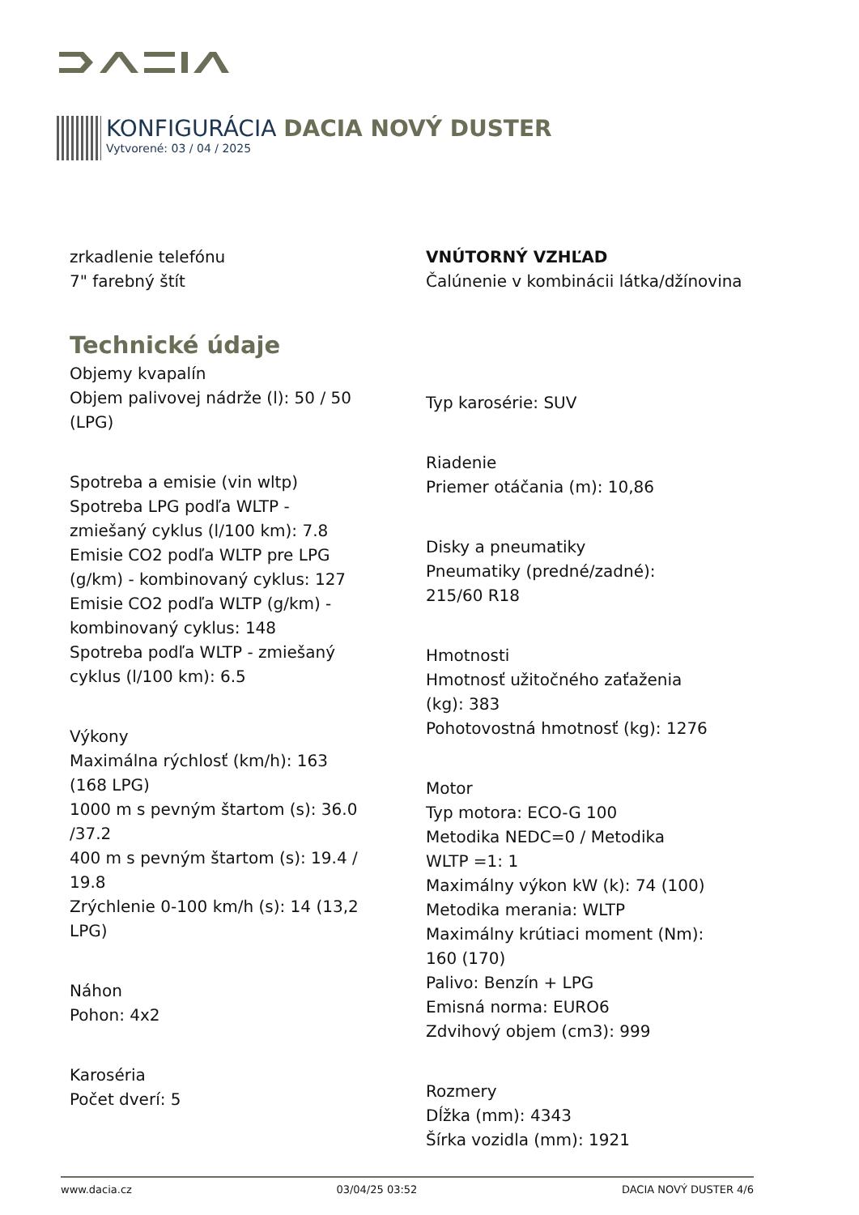KONFIGURÁCIA DACIA NOVÝ DUSTER
Vytvorené: 03 / 04 / 2025
zrkadlenie telefónu
7" farebný štít
Technické údaje
Objemy kvapalín
Objem palivovej nádrže (l): 50 / 50
(LPG)
Spotreba a emisie (vin wltp)
Spotreba LPG podľa WLTP -
zmiešaný cyklus (l/100 km): 7.8
Emisie CO2 podľa WLTP pre LPG
(g/km) - kombinovaný cyklus: 127
Emisie CO2 podľa WLTP (g/km) -
kombinovaný cyklus: 148
Spotreba podľa WLTP - zmiešaný
cyklus (l/100 km): 6.5
Výkony
Maximálna rýchlosť (km/h): 163
(168 LPG)
1000 m s pevným štartom (s): 36.0
/37.2
400 m s pevným štartom (s): 19.4 /
19.8
Zrýchlenie 0-100 km/h (s): 14 (13,2
LPG)
Náhon
Pohon: 4x2
Karoséria
Počet dverí: 5
VNÚTORNÝ VZHĽAD
Čalúnenie v kombinácii látka/džínovina
Typ karosérie: SUV
Riadenie
Priemer otáčania (m): 10,86
Disky a pneumatiky
Pneumatiky (predné/zadné):
215/60 R18
Hmotnosti
Hmotnosť užitočného zaťaženia
(kg): 383
Pohotovostná hmotnosť (kg): 1276
Motor
Typ motora: ECO-G 100
Metodika NEDC=0 / Metodika
WLTP =1: 1
Maximálny výkon kW (k): 74 (100)
Metodika merania: WLTP
Maximálny krútiaci moment (Nm):
160 (170)
Palivo: Benzín + LPG
Emisná norma: EURO6
Zdvihový objem (cm3): 999
Rozmery
Dĺžka (mm): 4343
Šírka vozidla (mm): 1921
www.dacia.cz 03/04/25 03:52 DACIA NOVÝ DUSTER 4/6